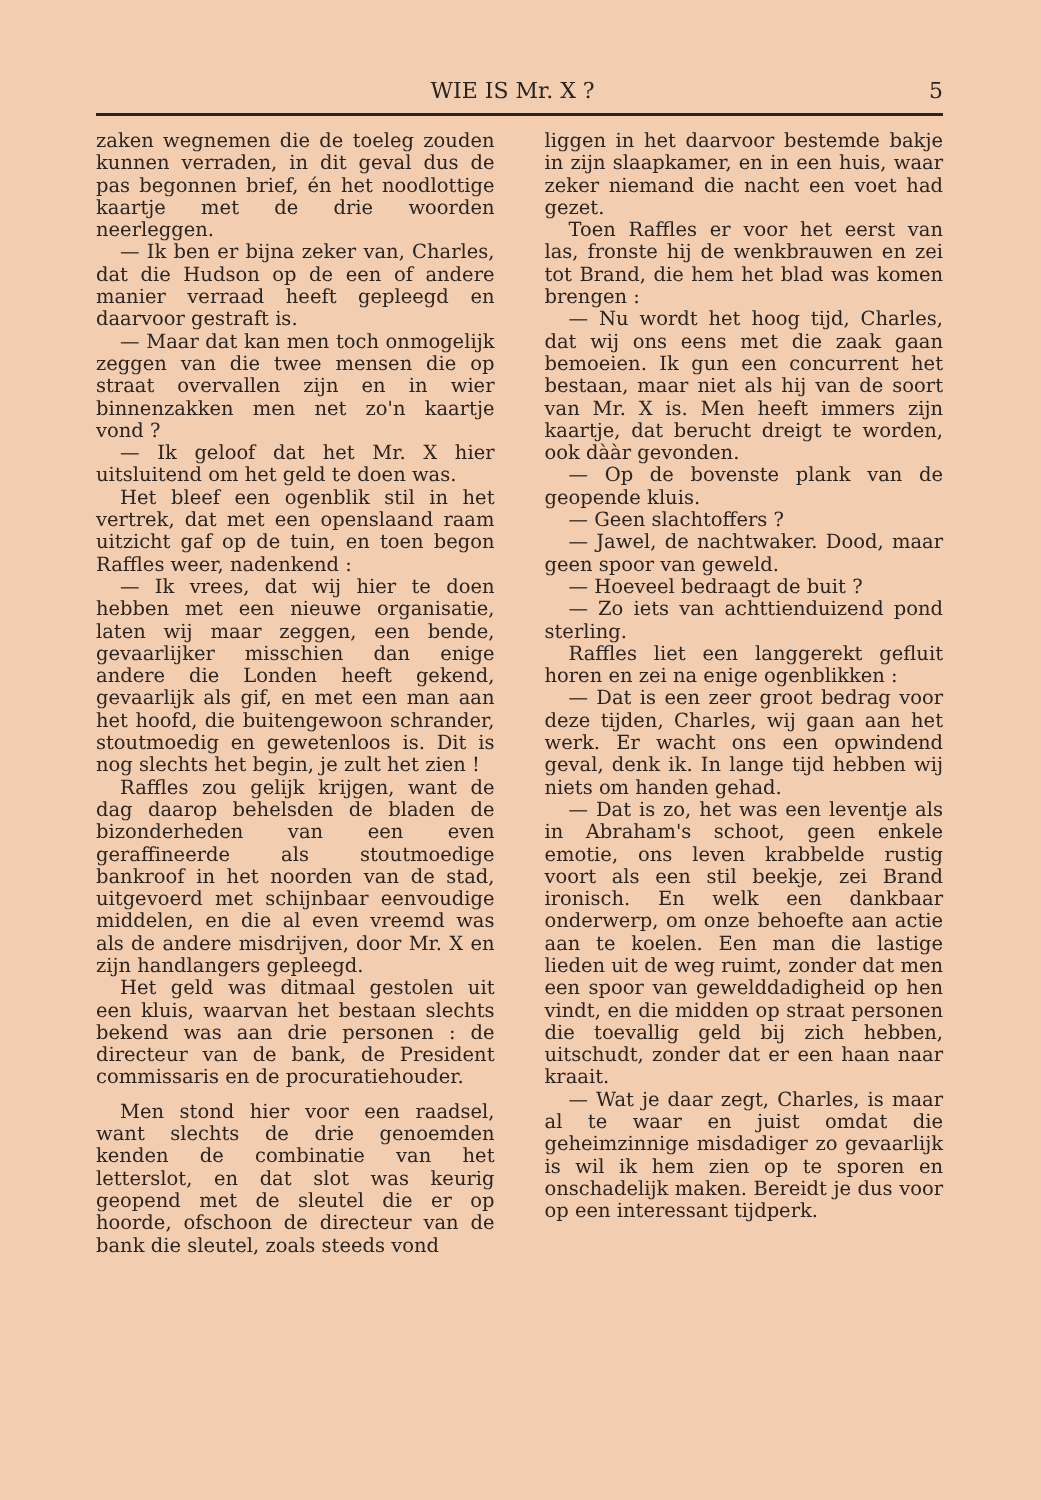WIE IS Mr. X ? 5
zaken wegnemen die de toeleg zouden kunnen verraden, in dit geval dus de pas begonnen brief, én het noodlottige kaartje met de drie woorden neerleggen.
— Ik ben er bijna zeker van, Charles, dat die Hudson op de een of andere manier verraad heeft gepleegd en daarvoor gestraft is.
— Maar dat kan men toch onmogelijk zeggen van die twee mensen die op straat overvallen zijn en in wier binnenzakken men net zo'n kaartje vond ?
— Ik geloof dat het Mr. X hier uitsluitend om het geld te doen was.
Het bleef een ogenblik stil in het vertrek, dat met een openslaand raam uitzicht gaf op de tuin, en toen begon Raffles weer, nadenkend :
— Ik vrees, dat wij hier te doen hebben met een nieuwe organisatie, laten wij maar zeggen, een bende, gevaarlijker misschien dan enige andere die Londen heeft gekend, gevaarlijk als gif, en met een man aan het hoofd, die buitengewoon schrander, stoutmoedig en gewetenloos is. Dit is nog slechts het begin, je zult het zien !
Raffles zou gelijk krijgen, want de dag daarop behelsden de bladen de bizonderheden van een even geraffineerde als stoutmoedige bankroof in het noorden van de stad, uitgevoerd met schijnbaar eenvoudige middelen, en die al even vreemd was als de andere misdrijven, door Mr. X en zijn handlangers gepleegd.
Het geld was ditmaal gestolen uit een kluis, waarvan het bestaan slechts bekend was aan drie personen : de directeur van de bank, de President commissaris en de procuratiehouder.
Men stond hier voor een raadsel, want slechts de drie genoemden kenden de combinatie van het letterslot, en dat slot was keurig geopend met de sleutel die er op hoorde, ofschoon de directeur van de bank die sleutel, zoals steeds vond
liggen in het daarvoor bestemde bakje in zijn slaapkamer, en in een huis, waar zeker niemand die nacht een voet had gezet.
Toen Raffles er voor het eerst van las, fronste hij de wenkbrauwen en zei tot Brand, die hem het blad was komen brengen :
— Nu wordt het hoog tijd, Charles, dat wij ons eens met die zaak gaan bemoeien. Ik gun een concurrent het bestaan, maar niet als hij van de soort van Mr. X is. Men heeft immers zijn kaartje, dat berucht dreigt te worden, ook dààr gevonden.
— Op de bovenste plank van de geopende kluis.
— Geen slachtoffers ?
— Jawel, de nachtwaker. Dood, maar geen spoor van geweld.
— Hoeveel bedraagt de buit ?
— Zo iets van achttienduizend pond sterling.
Raffles liet een langgerekt gefluit horen en zei na enige ogenblikken :
— Dat is een zeer groot bedrag voor deze tijden, Charles, wij gaan aan het werk. Er wacht ons een opwindend geval, denk ik. In lange tijd hebben wij niets om handen gehad.
— Dat is zo, het was een leventje als in Abraham's schoot, geen enkele emotie, ons leven krabbelde rustig voort als een stil beekje, zei Brand ironisch. En welk een dankbaar onderwerp, om onze behoefte aan actie aan te koelen. Een man die lastige lieden uit de weg ruimt, zonder dat men een spoor van gewelddadigheid op hen vindt, en die midden op straat personen die toevallig geld bij zich hebben, uitschudt, zonder dat er een haan naar kraait.
— Wat je daar zegt, Charles, is maar al te waar en juist omdat die geheimzinnige misdadiger zo gevaarlijk is wil ik hem zien op te sporen en onschadelijk maken. Bereidt je dus voor op een interessant tijdperk.